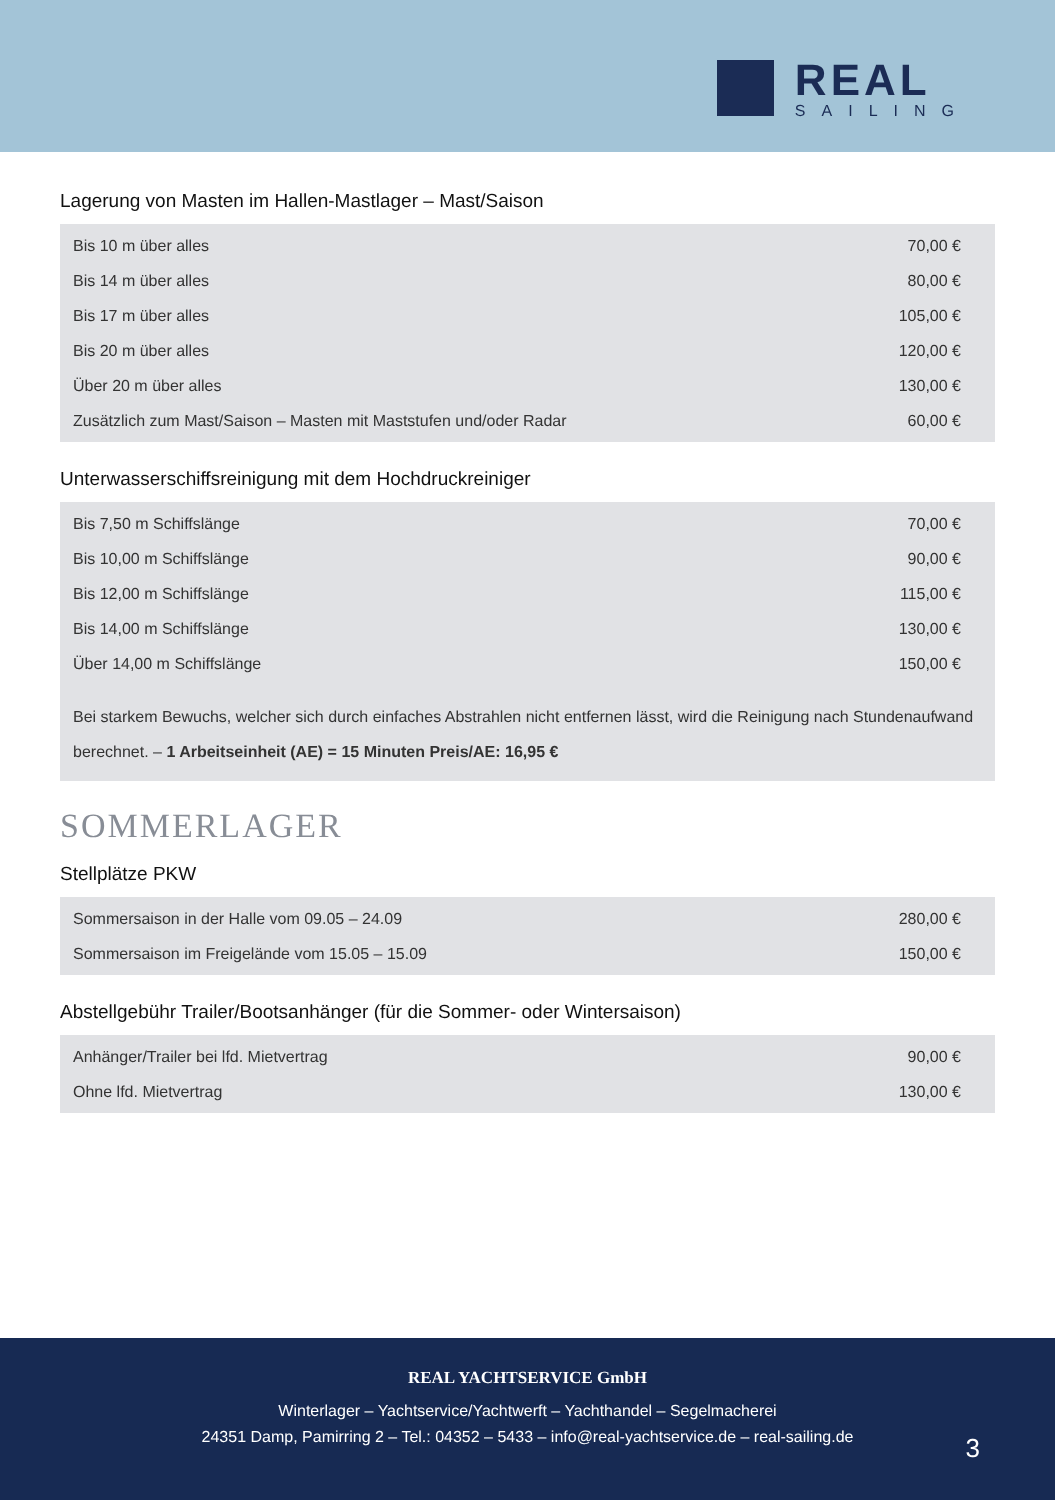REAL
SAILING
Lagerung von Masten im Hallen-Mastlager – Mast/Saison
| Bis 10 m über alles | 70,00 € |
| Bis 14 m über alles | 80,00 € |
| Bis 17 m über alles | 105,00 € |
| Bis 20 m über alles | 120,00 € |
| Über 20 m über alles | 130,00 € |
| Zusätzlich zum Mast/Saison – Masten mit Maststufen und/oder Radar | 60,00 € |
Unterwasserschiffsreinigung mit dem Hochdruckreiniger
| Bis 7,50 m Schiffslänge | 70,00 € |
| Bis 10,00 m Schiffslänge | 90,00 € |
| Bis 12,00 m Schiffslänge | 115,00 € |
| Bis 14,00 m Schiffslänge | 130,00 € |
| Über 14,00 m Schiffslänge | 150,00 € |
| Bei starkem Bewuchs, welcher sich durch einfaches Abstrahlen nicht entfernen lässt, wird die Reinigung nach Stundenaufwand berechnet. – 1 Arbeitseinheit (AE) = 15 Minuten Preis/AE: 16,95 € | |
SOMMERLAGER
Stellplätze PKW
| Sommersaison in der Halle vom 09.05 – 24.09 | 280,00 € |
| Sommersaison im Freigelände vom 15.05 – 15.09 | 150,00 € |
Abstellgebühr Trailer/Bootsanhänger (für die Sommer- oder Wintersaison)
| Anhänger/Trailer bei lfd. Mietvertrag | 90,00 € |
| Ohne lfd. Mietvertrag | 130,00 € |
REAL YACHTSERVICE GmbH
Winterlager – Yachtservice/Yachtwerft – Yachthandel – Segelmacherei
24351 Damp, Pamirring 2 – Tel.: 04352 – 5433 – info@real-yachtservice.de – real-sailing.de
3